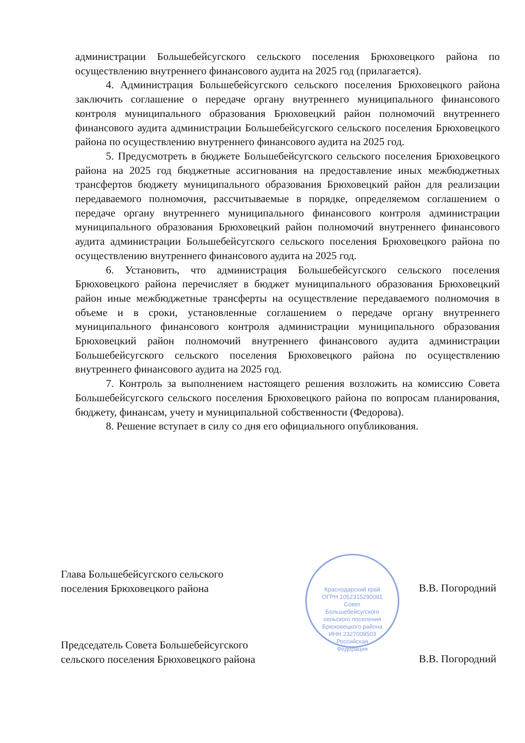администрации Большебейсугского сельского поселения Брюховецкого района по осуществлению внутреннего финансового аудита на 2025 год (прилагается).
4. Администрация Большебейсугского сельского поселения Брюховецкого района заключить соглашение о передаче органу внутреннего муниципального финансового контроля муниципального образования Брюховецкий район полномочий внутреннего финансового аудита администрации Большебейсугского сельского поселения Брюховецкого района по осуществлению внутреннего финансового аудита на 2025 год.
5. Предусмотреть в бюджете Большебейсугского сельского поселения Брюховецкого района на 2025 год бюджетные ассигнования на предоставление иных межбюджетных трансфертов бюджету муниципального образования Брюховецкий район для реализации передаваемого полномочия, рассчитываемые в порядке, определяемом соглашением о передаче органу внутреннего муниципального финансового контроля администрации муниципального образования Брюховецкий район полномочий внутреннего финансового аудита администрации Большебейсугского сельского поселения Брюховецкого района по осуществлению внутреннего финансового аудита на 2025 год.
6. Установить, что администрация Большебейсугского сельского поселения Брюховецкого района перечисляет в бюджет муниципального образования Брюховецкий район иные межбюджетные трансферты на осуществление передаваемого полномочия в объеме и в сроки, установленные соглашением о передаче органу внутреннего муниципального финансового контроля администрации муниципального образования Брюховецкий район полномочий внутреннего финансового аудита администрации Большебейсугского сельского поселения Брюховецкого района по осуществлению внутреннего финансового аудита на 2025 год.
7. Контроль за выполнением настоящего решения возложить на комиссию Совета Большебейсугского сельского поселения Брюховецкого района по вопросам планирования, бюджету, финансам, учету и муниципальной собственности (Федорова).
8. Решение вступает в силу со дня его официального опубликования.
Краснодарский край ОГРН 1052315290081
Совет Большебейсугского сельского поселения Брюховецкого района
ИНН 2327009503 Российская Федерация
Глава Большебейсугского сельского
поселения Брюховецкого района
В.В. Погородний
Председатель Совета Большебейсугского
сельского поселения Брюховецкого района
В.В. Погородний